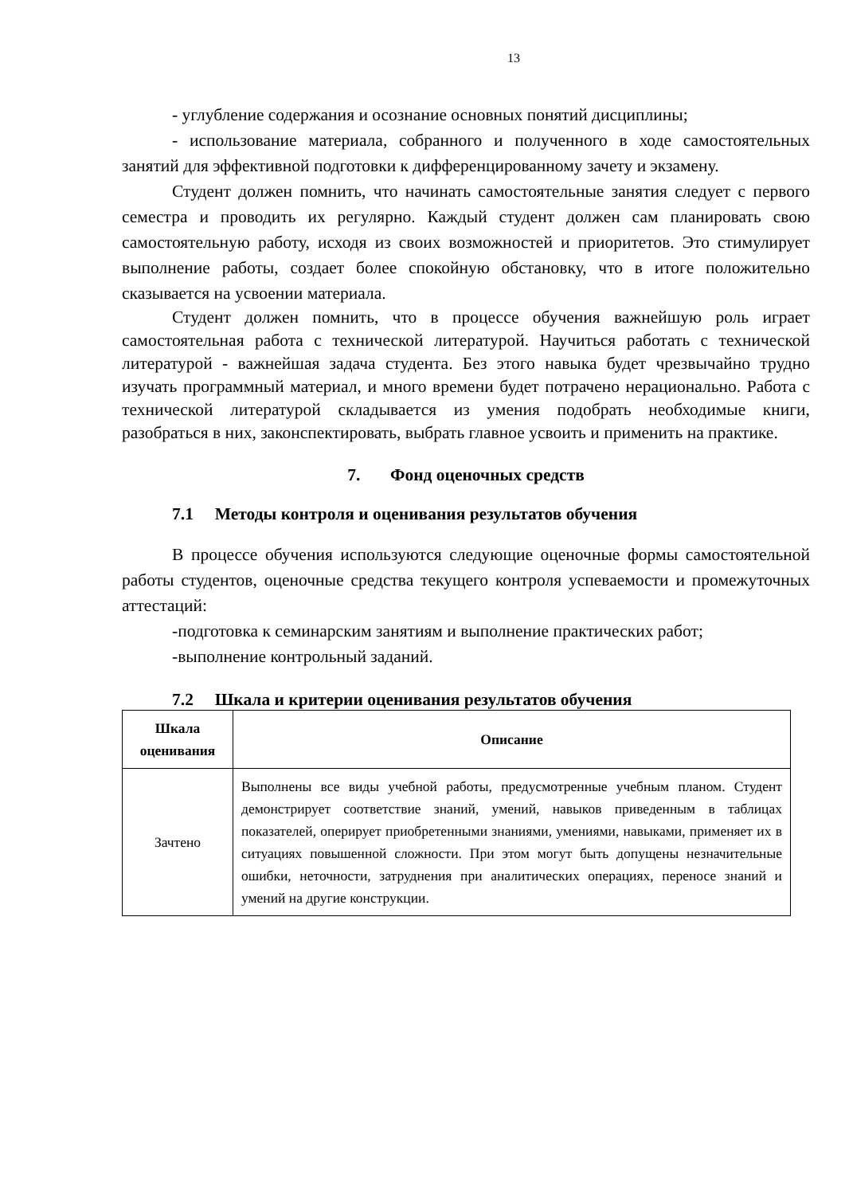13
- углубление содержания и осознание основных понятий дисциплины;
- использование материала, собранного и полученного в ходе самостоятельных занятий для эффективной подготовки к дифференцированному зачету и экзамену.
Студент должен помнить, что начинать самостоятельные занятия следует с первого семестра и проводить их регулярно. Каждый студент должен сам планировать свою самостоятельную работу, исходя из своих возможностей и приоритетов. Это стимулирует выполнение работы, создает более спокойную обстановку, что в итоге положительно сказывается на усвоении материала.
Студент должен помнить, что в процессе обучения важнейшую роль играет самостоятельная работа с технической литературой. Научиться работать с технической литературой - важнейшая задача студента. Без этого навыка будет чрезвычайно трудно изучать программный материал, и много времени будет потрачено нерационально. Работа с технической литературой складывается из умения подобрать необходимые книги, разобраться в них, законспектировать, выбрать главное усвоить и применить на практике.
7. Фонд оценочных средств
7.1 Методы контроля и оценивания результатов обучения
В процессе обучения используются следующие оценочные формы самостоятельной работы студентов, оценочные средства текущего контроля успеваемости и промежуточных аттестаций:
-подготовка к семинарским занятиям и выполнение практических работ;
-выполнение контрольный заданий.
7.2 Шкала и критерии оценивания результатов обучения
| Шкала оценивания | Описание |
| --- | --- |
| Зачтено | Выполнены все виды учебной работы, предусмотренные учебным планом. Студент демонстрирует соответствие знаний, умений, навыков приведенным в таблицах показателей, оперирует приобретенными знаниями, умениями, навыками, применяет их в ситуациях повышенной сложности. При этом могут быть допущены незначительные ошибки, неточности, затруднения при аналитических операциях, переносе знаний и умений на другие конструкции. |